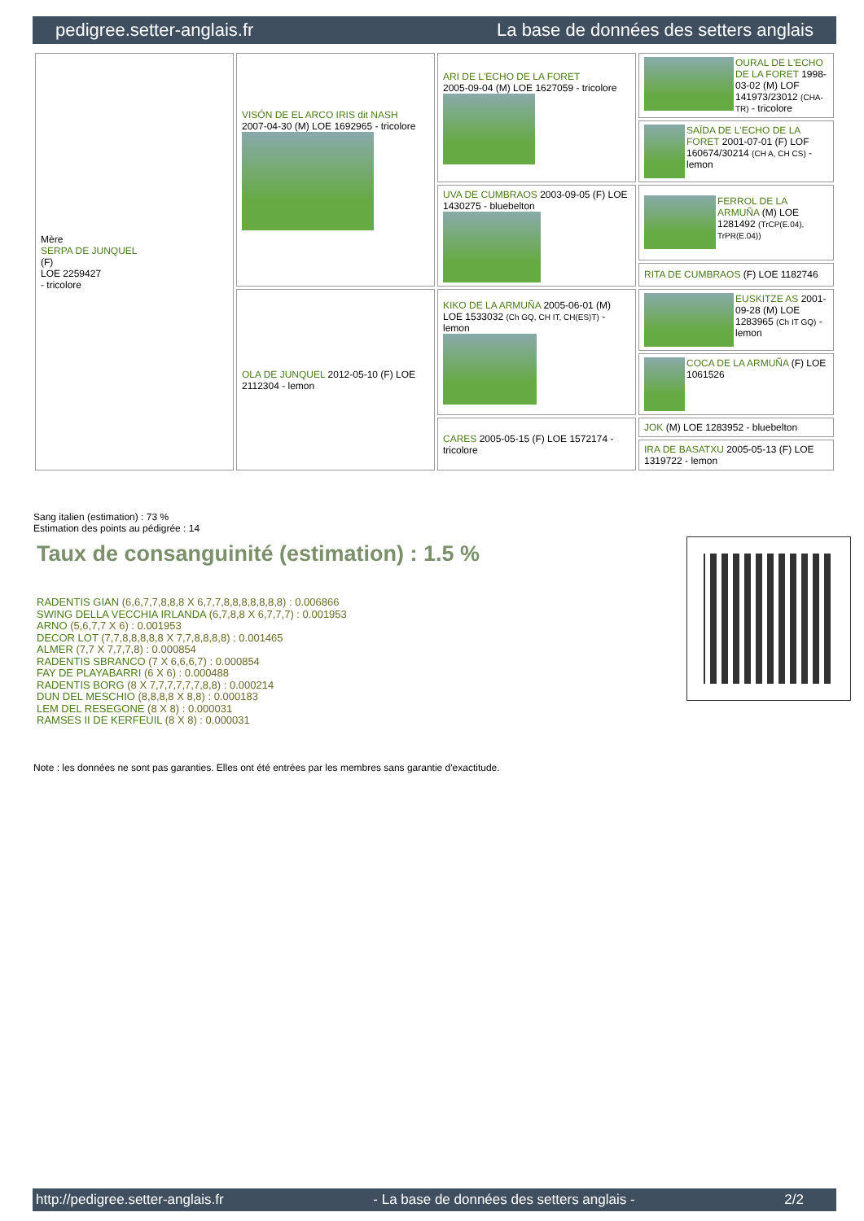pedigree.setter-anglais.fr La base de données des setters anglais
| Mère SERPA DE JUNQUEL (F) LOE 2259427 - tricolore | VISÓN DE EL ARCO IRIS dit NASH 2007-04-30 (M) LOE 1692965 - tricolore | ARI DE L'ECHO DE LA FORET 2005-09-04 (M) LOE 1627059 - tricolore | OURAL DE L'ECHO DE LA FORET 1998-03-02 (M) LOF 141973/23012 (CHA-TR) - tricolore |
| | | | SAÏDA DE L'ECHO DE LA FORET 2001-07-01 (F) LOF 160674/30214 (CH A, CH CS) - lemon |
| | | UVA DE CUMBRAOS 2003-09-05 (F) LOE 1430275 - bluebelton | FERROL DE LA ARMUÑA (M) LOE 1281492 (TrCP(E.04), TrPR(E.04)) |
| | | | RITA DE CUMBRAOS (F) LOE 1182746 |
| | OLA DE JUNQUEL 2012-05-10 (F) LOE 2112304 - lemon | KIKO DE LA ARMUÑA 2005-06-01 (M) LOE 1533032 (Ch GQ, CH IT, CH(ES)T) - lemon | EUSKITZE AS 2001-09-28 (M) LOE 1283965 (Ch IT GQ) - lemon |
| | | | COCA DE LA ARMUÑA (F) LOE 1061526 |
| | | CARES 2005-05-15 (F) LOE 1572174 - tricolore | JOK (M) LOE 1283952 - bluebelton |
| | | | IRA DE BASATXU 2005-05-13 (F) LOE 1319722 - lemon |
Sang italien (estimation) : 73 %
Estimation des points au pédigrée : 14
Taux de consanguinité (estimation) : 1.5 %
RADENTIS GIAN (6,6,7,7,8,8,8 X 6,7,7,8,8,8,8,8,8,8) : 0.006866
SWING DELLA VECCHIA IRLANDA (6,7,8,8 X 6,7,7,7) : 0.001953
ARNO (5,6,7,7 X 6) : 0.001953
DECOR LOT (7,7,8,8,8,8,8 X 7,7,8,8,8,8) : 0.001465
ALMER (7,7 X 7,7,7,8) : 0.000854
RADENTIS SBRANCO (7 X 6,6,6,7) : 0.000854
FAY DE PLAYABARRI (6 X 6) : 0.000488
RADENTIS BORG (8 X 7,7,7,7,7,7,8,8) : 0.000214
DUN DEL MESCHIO (8,8,8,8 X 8,8) : 0.000183
LEM DEL RESEGONE (8 X 8) : 0.000031
RAMSES II DE KERFEUIL (8 X 8) : 0.000031
Note : les données ne sont pas garanties. Elles ont été entrées par les membres sans garantie d'exactitude.
http://pedigree.setter-anglais.fr - La base de données des setters anglais - 2/2